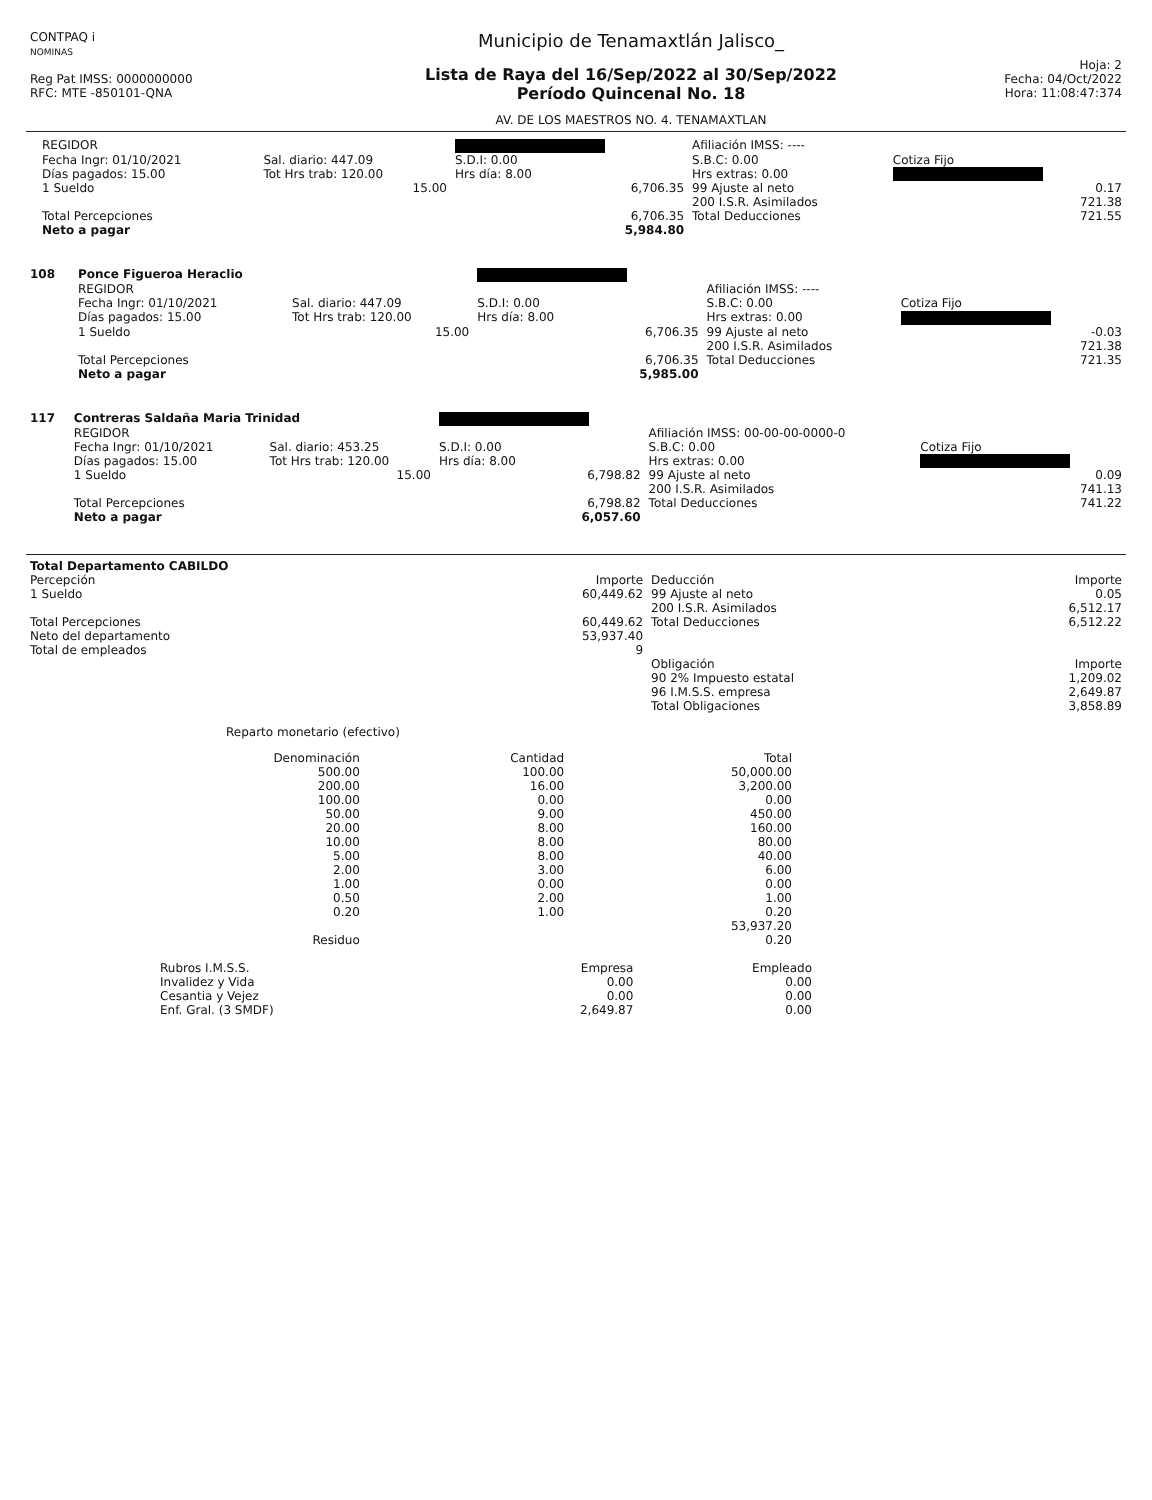| CONTPAQ i NOMINAS Reg Pat IMSS: 0000000000 RFC: MTE -850101-QNA | Municipio de Tenamaxtlán Jalisco_ Lista de Raya del 16/Sep/2022 al 30/Sep/2022 Período Quincenal No. 18 AV. DE LOS MAESTROS NO. 4. TENAMAXTLAN | Hoja: 2 Fecha: 04/Oct/2022 Hora: 11:08:47:374 |
| | REGIDOR | | | Afiliación IMSS: ---- | |
| | Fecha Ingr: 01/10/2021 | Sal. diario: 447.09 | S.D.I: 0.00 | S.B.C: 0.00 | Cotiza Fijo |
| | Días pagados: 15.00 | Tot Hrs trab: 120.00 | Hrs día: 8.00 | Hrs extras: 0.00 | |
| | 1 Sueldo | 15.00 | 6,706.35 | 99 Ajuste al neto 200 I.S.R. Asimilados | 0.17 721.38 |
| | Total Percepciones Neto a pagar | | 6,706.35 5,984.80 | Total Deducciones | 721.55 |
| 108 | Ponce Figueroa Heraclio | | | | |
| | REGIDOR | | | Afiliación IMSS: ---- | |
| | Fecha Ingr: 01/10/2021 | Sal. diario: 447.09 | S.D.I: 0.00 | S.B.C: 0.00 | Cotiza Fijo |
| | Días pagados: 15.00 | Tot Hrs trab: 120.00 | Hrs día: 8.00 | Hrs extras: 0.00 | |
| | 1 Sueldo | 15.00 | 6,706.35 | 99 Ajuste al neto 200 I.S.R. Asimilados | -0.03 721.38 |
| | Total Percepciones Neto a pagar | | 6,706.35 5,985.00 | Total Deducciones | 721.35 |
| 117 | Contreras Saldaña Maria Trinidad | | | | |
| | REGIDOR | | | Afiliación IMSS: 00-00-00-0000-0 | |
| | Fecha Ingr: 01/10/2021 | Sal. diario: 453.25 | S.D.I: 0.00 | S.B.C: 0.00 | Cotiza Fijo |
| | Días pagados: 15.00 | Tot Hrs trab: 120.00 | Hrs día: 8.00 | Hrs extras: 0.00 | |
| | 1 Sueldo | 15.00 | 6,798.82 | 99 Ajuste al neto 200 I.S.R. Asimilados | 0.09 741.13 |
| | Total Percepciones Neto a pagar | | 6,798.82 6,057.60 | Total Deducciones | 741.22 |
| Total Departamento CABILDO | | | |
| Percepción | Importe | Deducción | Importe |
| 1 Sueldo | 60,449.62 | 99 Ajuste al neto 200 I.S.R. Asimilados | 0.05 6,512.17 |
| Total Percepciones Neto del departamento Total de empleados | 60,449.62 53,937.40 9 | Total Deducciones | 6,512.22 |
| | | Obligación | Importe |
| | | 90 2% Impuesto estatal 96 I.M.S.S. empresa | 1,209.02 2,649.87 |
| | | Total Obligaciones | 3,858.89 |
Reparto monetario (efectivo)
| | Denominación | Cantidad | Total |
| --- | --- | --- | --- |
| | 500.00 | 100.00 | 50,000.00 |
| | 200.00 | 16.00 | 3,200.00 |
| | 100.00 | 0.00 | 0.00 |
| | 50.00 | 9.00 | 450.00 |
| | 20.00 | 8.00 | 160.00 |
| | 10.00 | 8.00 | 80.00 |
| | 5.00 | 8.00 | 40.00 |
| | 2.00 | 3.00 | 6.00 |
| | 1.00 | 0.00 | 0.00 |
| | 0.50 | 2.00 | 1.00 |
| | 0.20 | 1.00 | 0.20 |
| | | | 53,937.20 |
| | Residuo | | 0.20 |
| Rubros I.M.S.S. | Empresa | Empleado |
| --- | --- | --- |
| Invalidez y Vida | 0.00 | 0.00 |
| Cesantia y Vejez | 0.00 | 0.00 |
| Enf. Gral. (3 SMDF) | 2,649.87 | 0.00 |